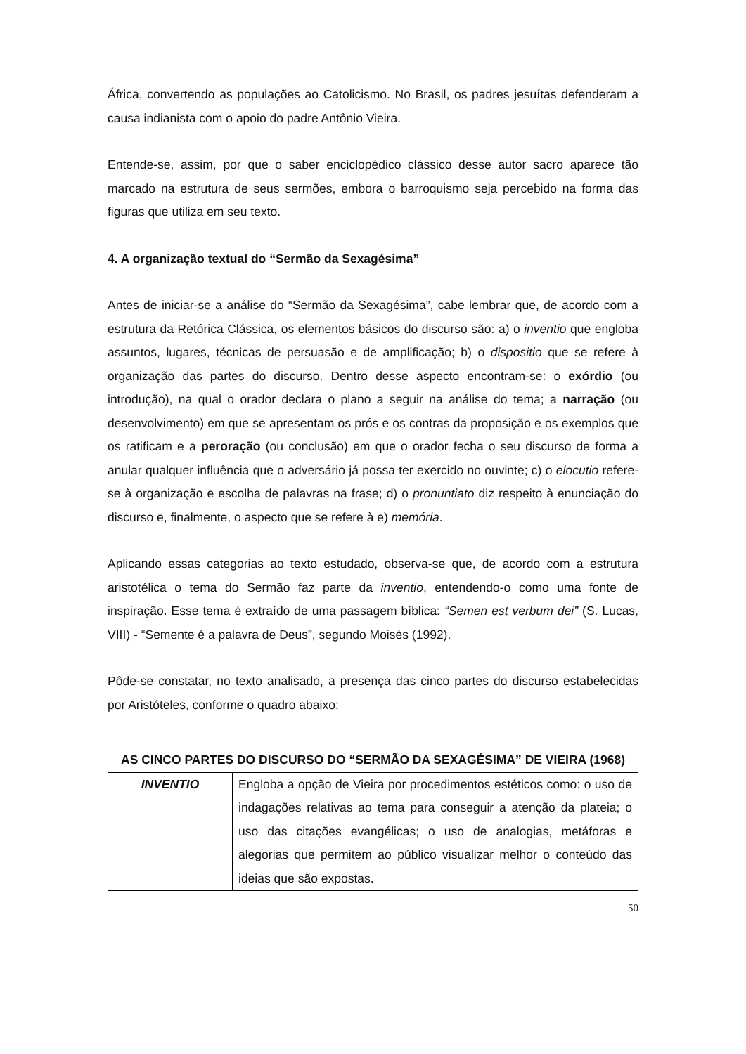África, convertendo as populações ao Catolicismo. No Brasil, os padres jesuítas defenderam a causa indianista com o apoio do padre Antônio Vieira.
Entende-se, assim, por que o saber enciclopédico clássico desse autor sacro aparece tão marcado na estrutura de seus sermões, embora o barroquismo seja percebido na forma das figuras que utiliza em seu texto.
4. A organização textual do “Sermão da Sexagésima”
Antes de iniciar-se a análise do “Sermão da Sexagésima”, cabe lembrar que, de acordo com a estrutura da Retórica Clássica, os elementos básicos do discurso são: a) o inventio que engloba assuntos, lugares, técnicas de persuasão e de amplificação; b) o dispositio que se refere à organização das partes do discurso. Dentro desse aspecto encontram-se: o exórdio (ou introdução), na qual o orador declara o plano a seguir na análise do tema; a narração (ou desenvolvimento) em que se apresentam os prós e os contras da proposição e os exemplos que os ratificam e a peroração (ou conclusão) em que o orador fecha o seu discurso de forma a anular qualquer influência que o adversário já possa ter exercido no ouvinte; c) o elocutio refere-se à organização e escolha de palavras na frase; d) o pronuntiato diz respeito à enunciação do discurso e, finalmente, o aspecto que se refere à e) memória.
Aplicando essas categorias ao texto estudado, observa-se que, de acordo com a estrutura aristotélica o tema do Sermão faz parte da inventio, entendendo-o como uma fonte de inspiração. Esse tema é extraído de uma passagem bíblica: “Semen est verbum dei” (S. Lucas, VIII) - “Semente é a palavra de Deus”, segundo Moisés (1992).
Pôde-se constatar, no texto analisado, a presença das cinco partes do discurso estabelecidas por Aristóteles, conforme o quadro abaixo:
| AS CINCO PARTES DO DISCURSO DO “SERMÃO DA SEXAGÉSIMA” DE VIEIRA (1968) | |
| --- | --- |
| INVENTIO | Engloba a opção de Vieira por procedimentos estéticos como: o uso de indagações relativas ao tema para conseguir a atenção da plateia; o uso das citações evangélicas; o uso de analogias, metáforas e alegorias que permitem ao público visualizar melhor o conteúdo das ideias que são expostas. |
50